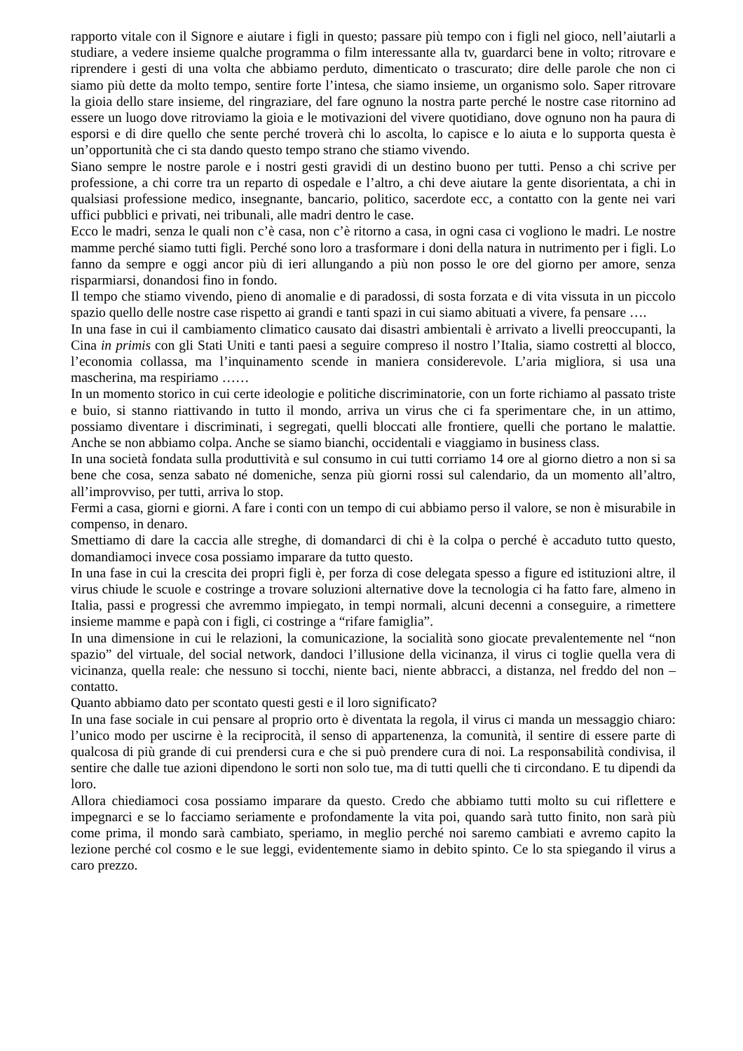rapporto vitale con il Signore e aiutare i figli in questo; passare più tempo con i figli nel gioco, nell’aiutarli a studiare, a vedere insieme qualche programma o film interessante alla tv, guardarci bene in volto; ritrovare e riprendere i gesti di una volta che abbiamo perduto, dimenticato o trascurato; dire delle parole che non ci siamo più dette da molto tempo, sentire forte l’intesa, che siamo insieme, un organismo solo. Saper ritrovare la gioia dello stare insieme, del ringraziare, del fare ognuno la nostra parte perché le nostre case ritornino ad essere un luogo dove ritroviamo la gioia e le motivazioni del vivere quotidiano, dove ognuno non ha paura di esporsi e di dire quello che sente perché troverà chi lo ascolta, lo capisce e lo aiuta e lo supporta questa è un’opportunità che ci sta dando questo tempo strano che stiamo vivendo.
Siano sempre le nostre parole e i nostri gesti gravidi di un destino buono per tutti. Penso a chi scrive per professione, a chi corre tra un reparto di ospedale e l’altro, a chi deve aiutare la gente disorientata, a chi in qualsiasi professione medico, insegnante, bancario, politico, sacerdote ecc, a contatto con la gente nei vari uffici pubblici e privati, nei tribunali, alle madri dentro le case.
Ecco le madri, senza le quali non c’è casa, non c’è ritorno a casa, in ogni casa ci vogliono le madri. Le nostre mamme perché siamo tutti figli. Perché sono loro a trasformare i doni della natura in nutrimento per i figli. Lo fanno da sempre e oggi ancor più di ieri allungando a più non posso le ore del giorno per amore, senza risparmiarsi, donandosi fino in fondo.
Il tempo che stiamo vivendo, pieno di anomalie e di paradossi, di sosta forzata e di vita vissuta in un piccolo spazio quello delle nostre case rispetto ai grandi e tanti spazi in cui siamo abituati a vivere, fa pensare ….
In una fase in cui il cambiamento climatico causato dai disastri ambientali è arrivato a livelli preoccupanti, la Cina in primis con gli Stati Uniti e tanti paesi a seguire compreso il nostro l’Italia, siamo costretti al blocco, l’economia collassa, ma l’inquinamento scende in maniera considerevole. L’aria migliora, si usa una mascherina, ma respiriamo ……
In un momento storico in cui certe ideologie e politiche discriminatorie, con un forte richiamo al passato triste e buio, si stanno riattivando in tutto il mondo, arriva un virus che ci fa sperimentare che, in un attimo, possiamo diventare i discriminati, i segregati, quelli bloccati alle frontiere, quelli che portano le malattie. Anche se non abbiamo colpa. Anche se siamo bianchi, occidentali e viaggiamo in business class.
In una società fondata sulla produttività e sul consumo in cui tutti corriamo 14 ore al giorno dietro a non si sa bene che cosa, senza sabato né domeniche, senza più giorni rossi sul calendario, da un momento all’altro, all’improvviso, per tutti, arriva lo stop.
Fermi a casa, giorni e giorni. A fare i conti con un tempo di cui abbiamo perso il valore, se non è misurabile in compenso, in denaro.
Smettiamo di dare la caccia alle streghe, di domandarci di chi è la colpa o perché è accaduto tutto questo, domandiamoci invece cosa possiamo imparare da tutto questo.
In una fase in cui la crescita dei propri figli è, per forza di cose delegata spesso a figure ed istituzioni altre, il virus chiude le scuole e costringe a trovare soluzioni alternative dove la tecnologia ci ha fatto fare, almeno in Italia, passi e progressi che avremmo impiegato, in tempi normali, alcuni decenni a conseguire, a rimettere insieme mamme e papà con i figli, ci costringe a “rifare famiglia”.
In una dimensione in cui le relazioni, la comunicazione, la socialità sono giocate prevalentemente nel “non spazio” del virtuale, del social network, dandoci l’illusione della vicinanza, il virus ci toglie quella vera di vicinanza, quella reale: che nessuno si tocchi, niente baci, niente abbracci, a distanza, nel freddo del non – contatto.
Quanto abbiamo dato per scontato questi gesti e il loro significato?
In una fase sociale in cui pensare al proprio orto è diventata la regola, il virus ci manda un messaggio chiaro: l’unico modo per uscirne è la reciprocità, il senso di appartenenza, la comunità, il sentire di essere parte di qualcosa di più grande di cui prendersi cura e che si può prendere cura di noi. La responsabilità condivisa, il sentire che dalle tue azioni dipendono le sorti non solo tue, ma di tutti quelli che ti circondano. E tu dipendi da loro.
Allora chiediamoci cosa possiamo imparare da questo. Credo che abbiamo tutti molto su cui riflettere e impegnarci e se lo facciamo seriamente e profondamente la vita poi, quando sarà tutto finito, non sarà più come prima, il mondo sarà cambiato, speriamo, in meglio perché noi saremo cambiati e avremo capito la lezione perché col cosmo e le sue leggi, evidentemente siamo in debito spinto. Ce lo sta spiegando il virus a caro prezzo.